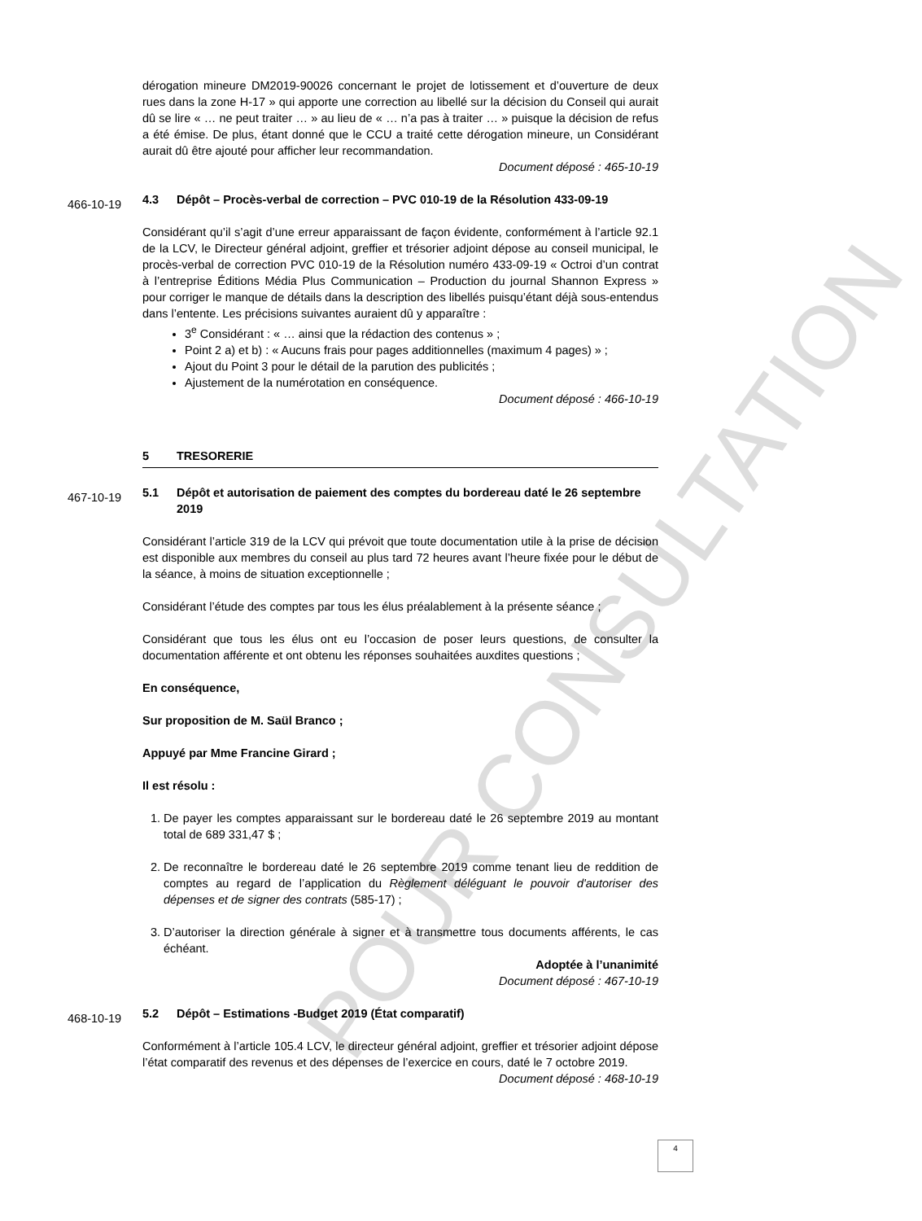POUR CONSULTATION
dérogation mineure DM2019-90026 concernant le projet de lotissement et d’ouverture de deux rues dans la zone H-17 » qui apporte une correction au libellé sur la décision du Conseil qui aurait dû se lire « … ne peut traiter … » au lieu de « … n’a pas à traiter … » puisque la décision de refus a été émise. De plus, étant donné que le CCU a traité cette dérogation mineure, un Considérant aurait dû être ajouté pour afficher leur recommandation.
Document déposé : 465-10-19
466-10-19
4.3 Dépôt – Procès-verbal de correction – PVC 010-19 de la Résolution 433-09-19
Considérant qu’il s’agit d’une erreur apparaissant de façon évidente, conformément à l’article 92.1 de la LCV, le Directeur général adjoint, greffier et trésorier adjoint dépose au conseil municipal, le procès-verbal de correction PVC 010-19 de la Résolution numéro 433-09-19 « Octroi d’un contrat à l’entreprise Éditions Média Plus Communication – Production du journal Shannon Express » pour corriger le manque de détails dans la description des libellés puisqu’étant déjà sous-entendus dans l’entente. Les précisions suivantes auraient dû y apparaître :
3<sup>e</sup> Considérant : « … ainsi que la rédaction des contenus » ;
Point 2 a) et b) : « Aucuns frais pour pages additionnelles (maximum 4 pages) » ;
Ajout du Point 3 pour le détail de la parution des publicités ;
Ajustement de la numérotation en conséquence.
Document déposé : 466-10-19
5 TRESORERIE
467-10-19
5.1 Dépôt et autorisation de paiement des comptes du bordereau daté le 26 septembre 2019
Considérant l’article 319 de la LCV qui prévoit que toute documentation utile à la prise de décision est disponible aux membres du conseil au plus tard 72 heures avant l’heure fixée pour le début de la séance, à moins de situation exceptionnelle ;
Considérant l’étude des comptes par tous les élus préalablement à la présente séance ;
Considérant que tous les élus ont eu l’occasion de poser leurs questions, de consulter la documentation afférente et ont obtenu les réponses souhaitées auxdites questions ;
En conséquence,
Sur proposition de M. Saül Branco ;
Appuyé par Mme Francine Girard ;
Il est résolu :
1. De payer les comptes apparaissant sur le bordereau daté le 26 septembre 2019 au montant total de 689 331,47 $ ;
2. De reconnaître le bordereau daté le 26 septembre 2019 comme tenant lieu de reddition de comptes au regard de l’application du Règlement déléguant le pouvoir d'autoriser des dépenses et de signer des contrats (585-17) ;
3. D’autoriser la direction générale à signer et à transmettre tous documents afférents, le cas échéant.
Adoptée à l’unanimité
Document déposé : 467-10-19
468-10-19
5.2 Dépôt – Estimations -Budget 2019 (État comparatif)
Conformément à l’article 105.4 LCV, le directeur général adjoint, greffier et trésorier adjoint dépose l’état comparatif des revenus et des dépenses de l’exercice en cours, daté le 7 octobre 2019.
Document déposé : 468-10-19
4